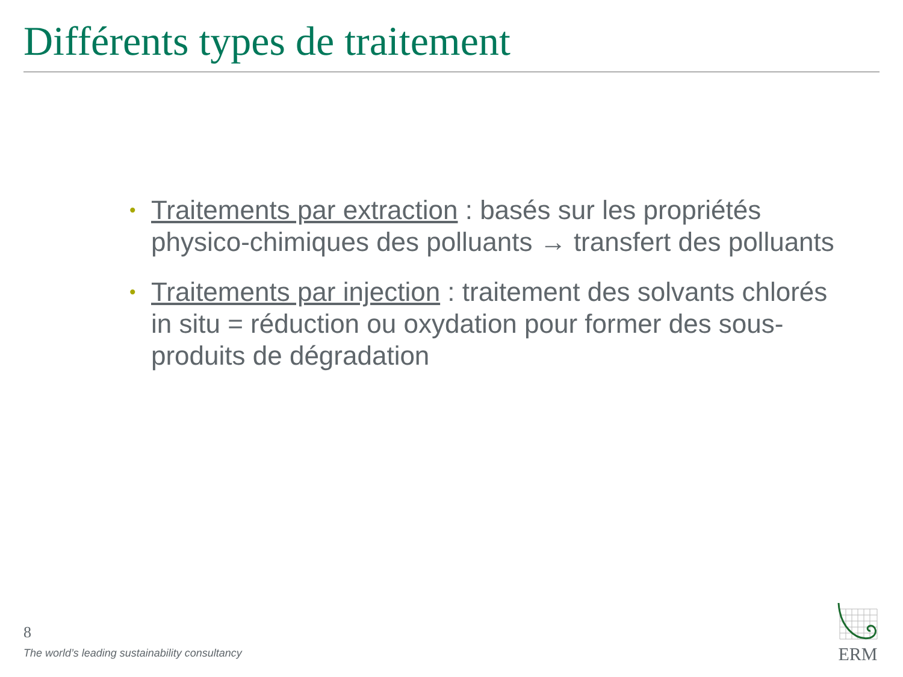Différents types de traitement
• Traitements par extraction : basés sur les propriétés physico-chimiques des polluants → transfert des polluants
• Traitements par injection : traitement des solvants chlorés in situ = réduction ou oxydation pour former des sous-produits de dégradation
8
The world’s leading sustainability consultancy
ERM